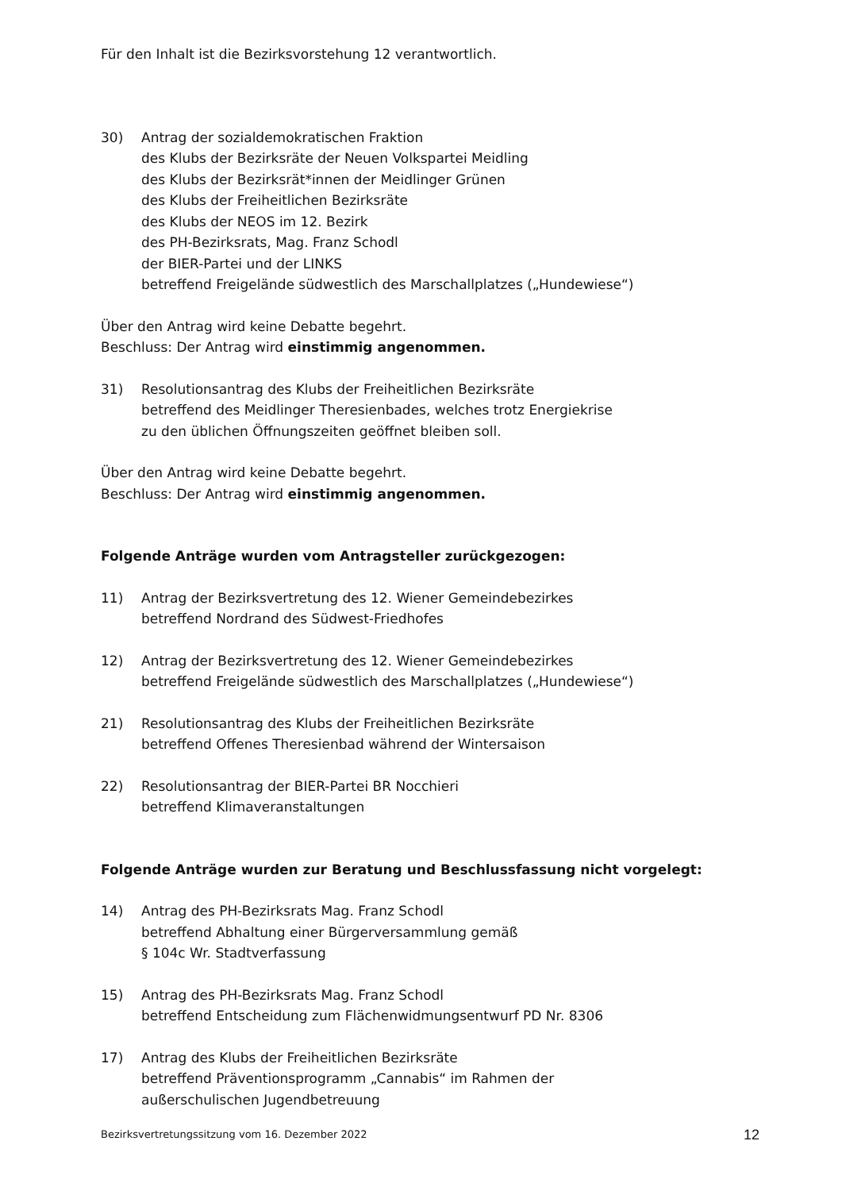Für den Inhalt ist die Bezirksvorstehung 12 verantwortlich.
30) Antrag der sozialdemokratischen Fraktion
des Klubs der Bezirksräte der Neuen Volkspartei Meidling
des Klubs der Bezirksrät*innen der Meidlinger Grünen
des Klubs der Freiheitlichen Bezirksräte
des Klubs der NEOS im 12. Bezirk
des PH-Bezirksrats, Mag. Franz Schodl
der BIER-Partei und der LINKS
betreffend Freigelände südwestlich des Marschallplatzes („Hundewiese“)
Über den Antrag wird keine Debatte begehrt.
Beschluss: Der Antrag wird einstimmig angenommen.
31) Resolutionsantrag des Klubs der Freiheitlichen Bezirksräte
betreffend des Meidlinger Theresienbades, welches trotz Energiekrise
zu den üblichen Öffnungszeiten geöffnet bleiben soll.
Über den Antrag wird keine Debatte begehrt.
Beschluss: Der Antrag wird einstimmig angenommen.
Folgende Anträge wurden vom Antragsteller zurückgezogen:
11) Antrag der Bezirksvertretung des 12. Wiener Gemeindebezirkes
betreffend Nordrand des Südwest-Friedhofes
12) Antrag der Bezirksvertretung des 12. Wiener Gemeindebezirkes
betreffend Freigelände südwestlich des Marschallplatzes („Hundewiese“)
21) Resolutionsantrag des Klubs der Freiheitlichen Bezirksräte
betreffend Offenes Theresienbad während der Wintersaison
22) Resolutionsantrag der BIER-Partei BR Nocchieri
betreffend Klimaveranstaltungen
Folgende Anträge wurden zur Beratung und Beschlussfassung nicht vorgelegt:
14) Antrag des PH-Bezirksrats Mag. Franz Schodl
betreffend Abhaltung einer Bürgerversammlung gemäß
§ 104c Wr. Stadtverfassung
15) Antrag des PH-Bezirksrats Mag. Franz Schodl
betreffend Entscheidung zum Flächenwidmungsentwurf PD Nr. 8306
17) Antrag des Klubs der Freiheitlichen Bezirksräte
betreffend Präventionsprogramm „Cannabis“ im Rahmen der
außerschulischen Jugendbetreuung
Bezirksvertretungssitzung vom 16. Dezember 2022 12